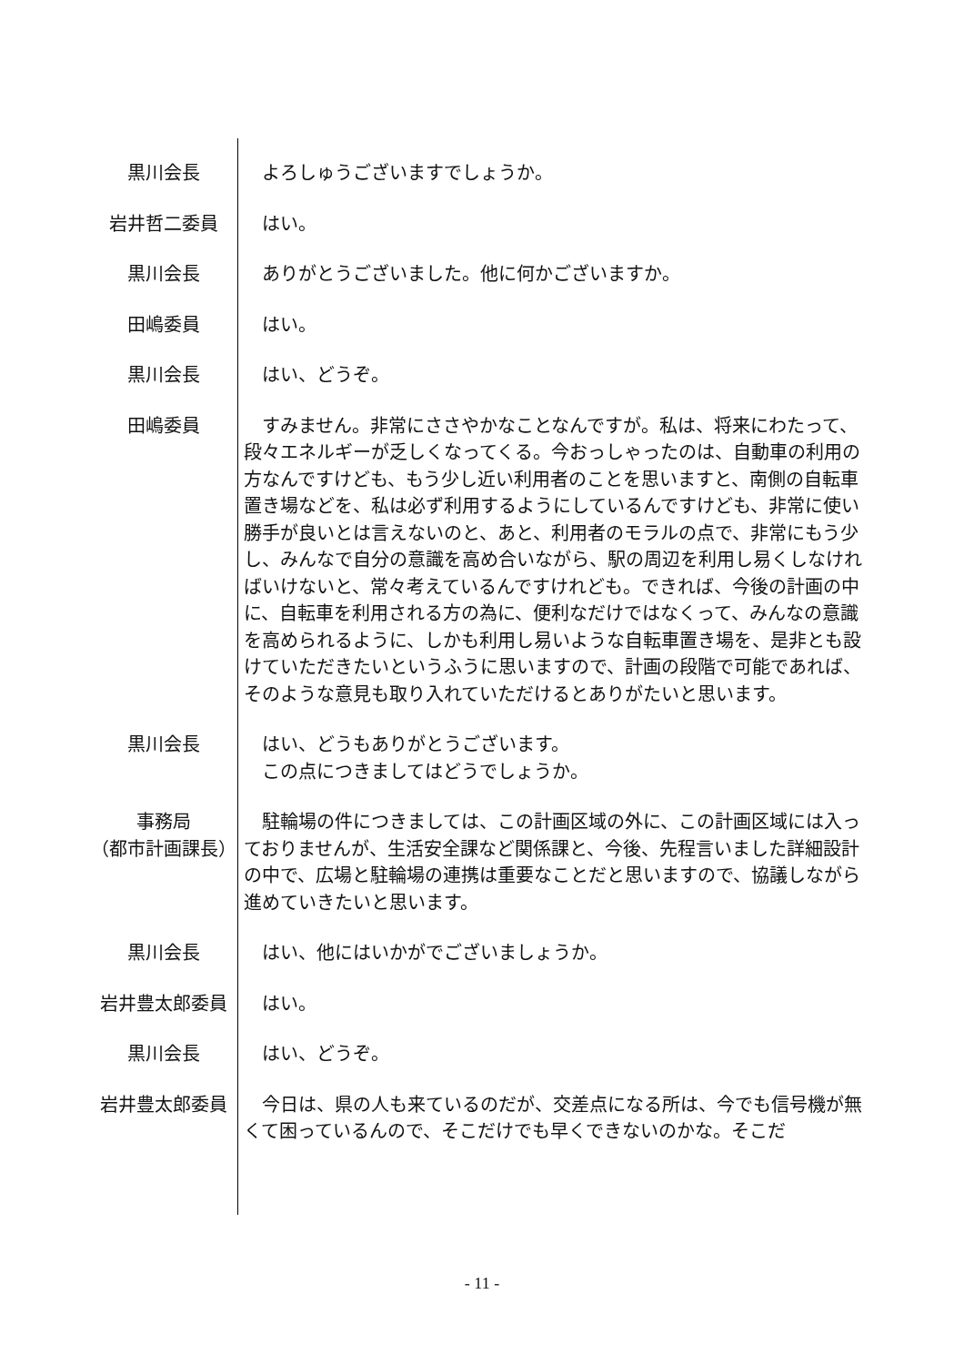黒川会長 　よろしゅうございますでしょうか。
岩井哲二委員 　はい。
黒川会長 　ありがとうございました。他に何かございますか。
田嶋委員 　はい。
黒川会長 　はい、どうぞ。
田嶋委員 　すみません。非常にささやかなことなんですが。私は、将来にわたって、段々エネルギーが乏しくなってくる。今おっしゃったのは、自動車の利用の方なんですけども、もう少し近い利用者のことを思いますと、南側の自転車置き場などを、私は必ず利用するようにしているんですけども、非常に使い勝手が良いとは言えないのと、あと、利用者のモラルの点で、非常にもう少し、みんなで自分の意識を高め合いながら、駅の周辺を利用し易くしなければいけないと、常々考えているんですけれども。できれば、今後の計画の中に、自転車を利用される方の為に、便利なだけではなくって、みんなの意識を高められるように、しかも利用し易いような自転車置き場を、是非とも設けていただきたいというふうに思いますので、計画の段階で可能であれば、そのような意見も取り入れていただけるとありがたいと思います。
黒川会長 　はい、どうもありがとうございます。
　この点につきましてはどうでしょうか。
事務局
（都市計画課長）
　駐輪場の件につきましては、この計画区域の外に、この計画区域には入っておりませんが、生活安全課など関係課と、今後、先程言いました詳細設計の中で、広場と駐輪場の連携は重要なことだと思いますので、協議しながら進めていきたいと思います。
黒川会長 　はい、他にはいかがでございましょうか。
岩井豊太郎委員 　はい。
黒川会長 　はい、どうぞ。
岩井豊太郎委員 　今日は、県の人も来ているのだが、交差点になる所は、今でも信号機が無くて困っているんので、そこだけでも早くできないのかな。そこだ
- 11 -